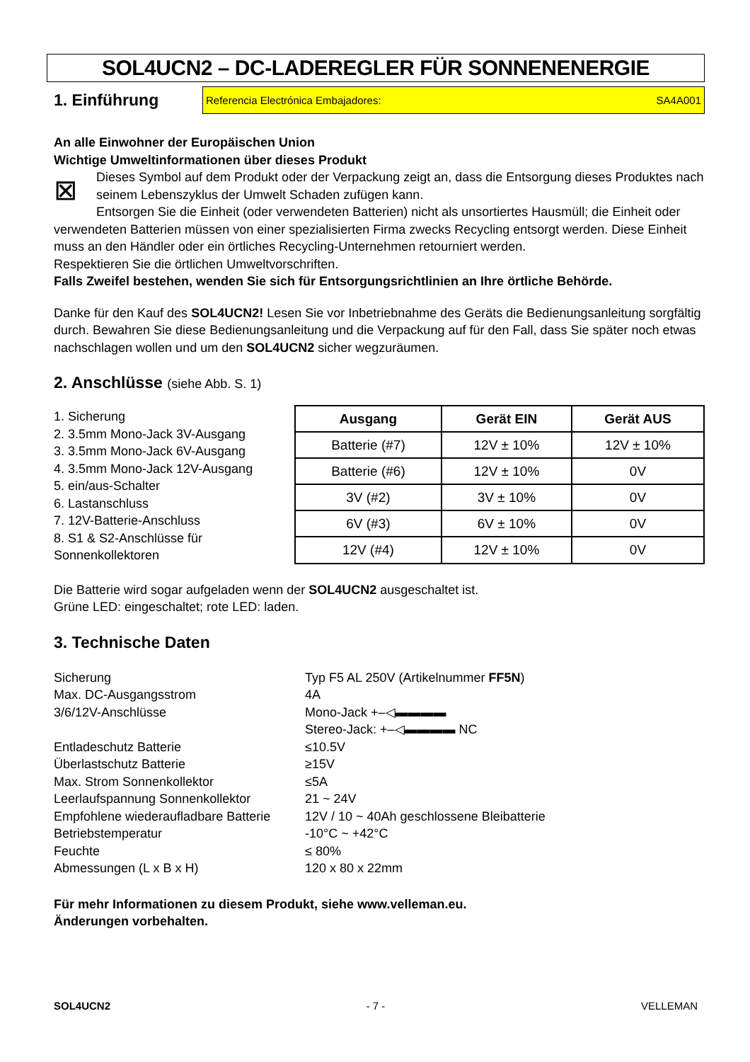SOL4UCN2 – DC-LADEREGLER FÜR SONNENENERGIE
1. Einführung
Referencia Electrónica Embajadores: SA4A001
An alle Einwohner der Europäischen Union
Wichtige Umweltinformationen über dieses Produkt
⊠ Dieses Symbol auf dem Produkt oder der Verpackung zeigt an, dass die Entsorgung dieses Produktes nach seinem Lebenszyklus der Umwelt Schaden zufügen kann.
Entsorgen Sie die Einheit (oder verwendeten Batterien) nicht als unsortiertes Hausmüll; die Einheit oder verwendeten Batterien müssen von einer spezialisierten Firma zwecks Recycling entsorgt werden. Diese Einheit muss an den Händler oder ein örtliches Recycling-Unternehmen retourniert werden.
Respektieren Sie die örtlichen Umweltvorschriften.
Falls Zweifel bestehen, wenden Sie sich für Entsorgungsrichtlinien an Ihre örtliche Behörde.
Danke für den Kauf des SOL4UCN2! Lesen Sie vor Inbetriebnahme des Geräts die Bedienungsanleitung sorgfältig durch. Bewahren Sie diese Bedienungsanleitung und die Verpackung auf für den Fall, dass Sie später noch etwas nachschlagen wollen und um den SOL4UCN2 sicher wegzuräumen.
2. Anschlüsse (siehe Abb. S. 1)
1. Sicherung
2. 3.5mm Mono-Jack 3V-Ausgang
3. 3.5mm Mono-Jack 6V-Ausgang
4. 3.5mm Mono-Jack 12V-Ausgang
5. ein/aus-Schalter
6. Lastanschluss
7. 12V-Batterie-Anschluss
8. S1 & S2-Anschlüsse für Sonnenkollektoren
| Ausgang | Gerät EIN | Gerät AUS |
| --- | --- | --- |
| Batterie (#7) | 12V ± 10% | 12V ± 10% |
| Batterie (#6) | 12V ± 10% | 0V |
| 3V (#2) | 3V ± 10% | 0V |
| 6V (#3) | 6V ± 10% | 0V |
| 12V (#4) | 12V ± 10% | 0V |
Die Batterie wird sogar aufgeladen wenn der SOL4UCN2 ausgeschaltet ist.
Grüne LED: eingeschaltet; rote LED: laden.
3. Technische Daten
Sicherung Typ F5 AL 250V (Artikelnummer FF5N) Max. DC-Ausgangsstrom 4A 3/6/12V-Anschlüsse Mono-Jack +–◁▬▬▬▬ Stereo-Jack: +–◁▬▬▬▬ NC Entladeschutz Batterie ≤10.5V Überlastschutz Batterie ≥15V Max. Strom Sonnenkollektor ≤5A Leerlaufspannung Sonnenkollektor 21 ~ 24V Empfohlene wiederaufladbare Batterie 12V / 10 ~ 40Ah geschlossene Bleibatterie Betriebstemperatur -10°C ~ +42°C Feuchte ≤ 80% Abmessungen (L x B x H) 120 x 80 x 22mm
Für mehr Informationen zu diesem Produkt, siehe www.velleman.eu.
Änderungen vorbehalten.
SOL4UCN2 - 7 - VELLEMAN